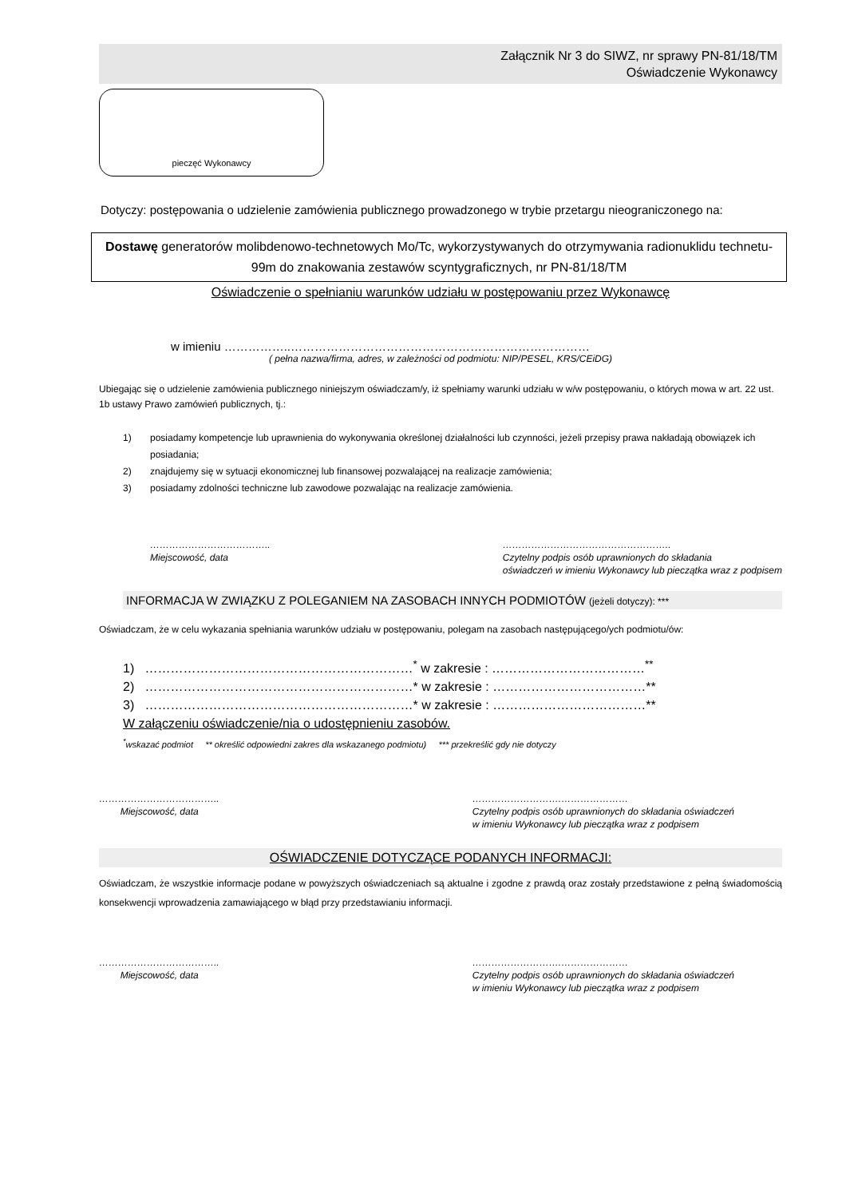Załącznik Nr 3 do SIWZ, nr sprawy PN-81/18/TM
Oświadczenie Wykonawcy
pieczęć Wykonawcy
Dotyczy: postępowania o udzielenie zamówienia publicznego prowadzonego w trybie przetargu nieograniczonego na:
Dostawę generatorów molibdenowo-technetowych Mo/Tc, wykorzystywanych do otrzymywania radionuklidu technetu-99m do znakowania zestawów scyntygraficznych, nr PN-81/18/TM
Oświadczenie o spełnianiu warunków udziału w postępowaniu przez Wykonawcę
w imieniu ……………..…………………………………………………………………
( pełna nazwa/firma, adres, w zależności od podmiotu: NIP/PESEL, KRS/CEiDG)
Ubiegając się o udzielenie zamówienia publicznego niniejszym oświadczam/y, iż spełniamy warunki udziału w w/w postępowaniu, o których mowa w art. 22 ust. 1b ustawy Prawo zamówień publicznych, tj.:
1) posiadamy kompetencje lub uprawnienia do wykonywania określonej działalności lub czynności, jeżeli przepisy prawa nakładają obowiązek ich posiadania;
2) znajdujemy się w sytuacji ekonomicznej lub finansowej pozwalającej na realizacje zamówienia;
3) posiadamy zdolności techniczne lub zawodowe pozwalając na realizacje zamówienia.
………………………………..
Miejscowość, data
……………………………………………..
Czytelny podpis osób uprawnionych do składania
oświadczeń w imieniu Wykonawcy lub pieczątka wraz z podpisem
INFORMACJA W ZWIĄZKU Z POLEGANIEM NA ZASOBACH INNYCH PODMIOTÓW (jeżeli dotyczy): ***
Oświadczam, że w celu wykazania spełniania warunków udziału w postępowaniu, polegam na zasobach następującego/ych podmiotu/ów:
1) ………………………………………………………<sup>*</sup> w zakresie : ………………………………<sup>**</sup>
2) ………………………………………………………* w zakresie : ………………………………**
3) ………………………………………………………* w zakresie : ………………………………**
W załączeniu oświadczenie/nia o udostępnieniu zasobów.
<sup>*</sup> wskazać podmiot ** określić odpowiedni zakres dla wskazanego podmiotu) *** przekreślić gdy nie dotyczy
………………………………..
Miejscowość, data
……………………….…………………
Czytelny podpis osób uprawnionych do składania oświadczeń
w imieniu Wykonawcy lub pieczątka wraz z podpisem
OŚWIADCZENIE DOTYCZĄCE PODANYCH INFORMACJI:
Oświadczam, że wszystkie informacje podane w powyższych oświadczeniach są aktualne i zgodne z prawdą oraz zostały przedstawione z pełną świadomością konsekwencji wprowadzenia zamawiającego w błąd przy przedstawianiu informacji.
………………………………..
Miejscowość, data
……………………….…………………
Czytelny podpis osób uprawnionych do składania oświadczeń
w imieniu Wykonawcy lub pieczątka wraz z podpisem